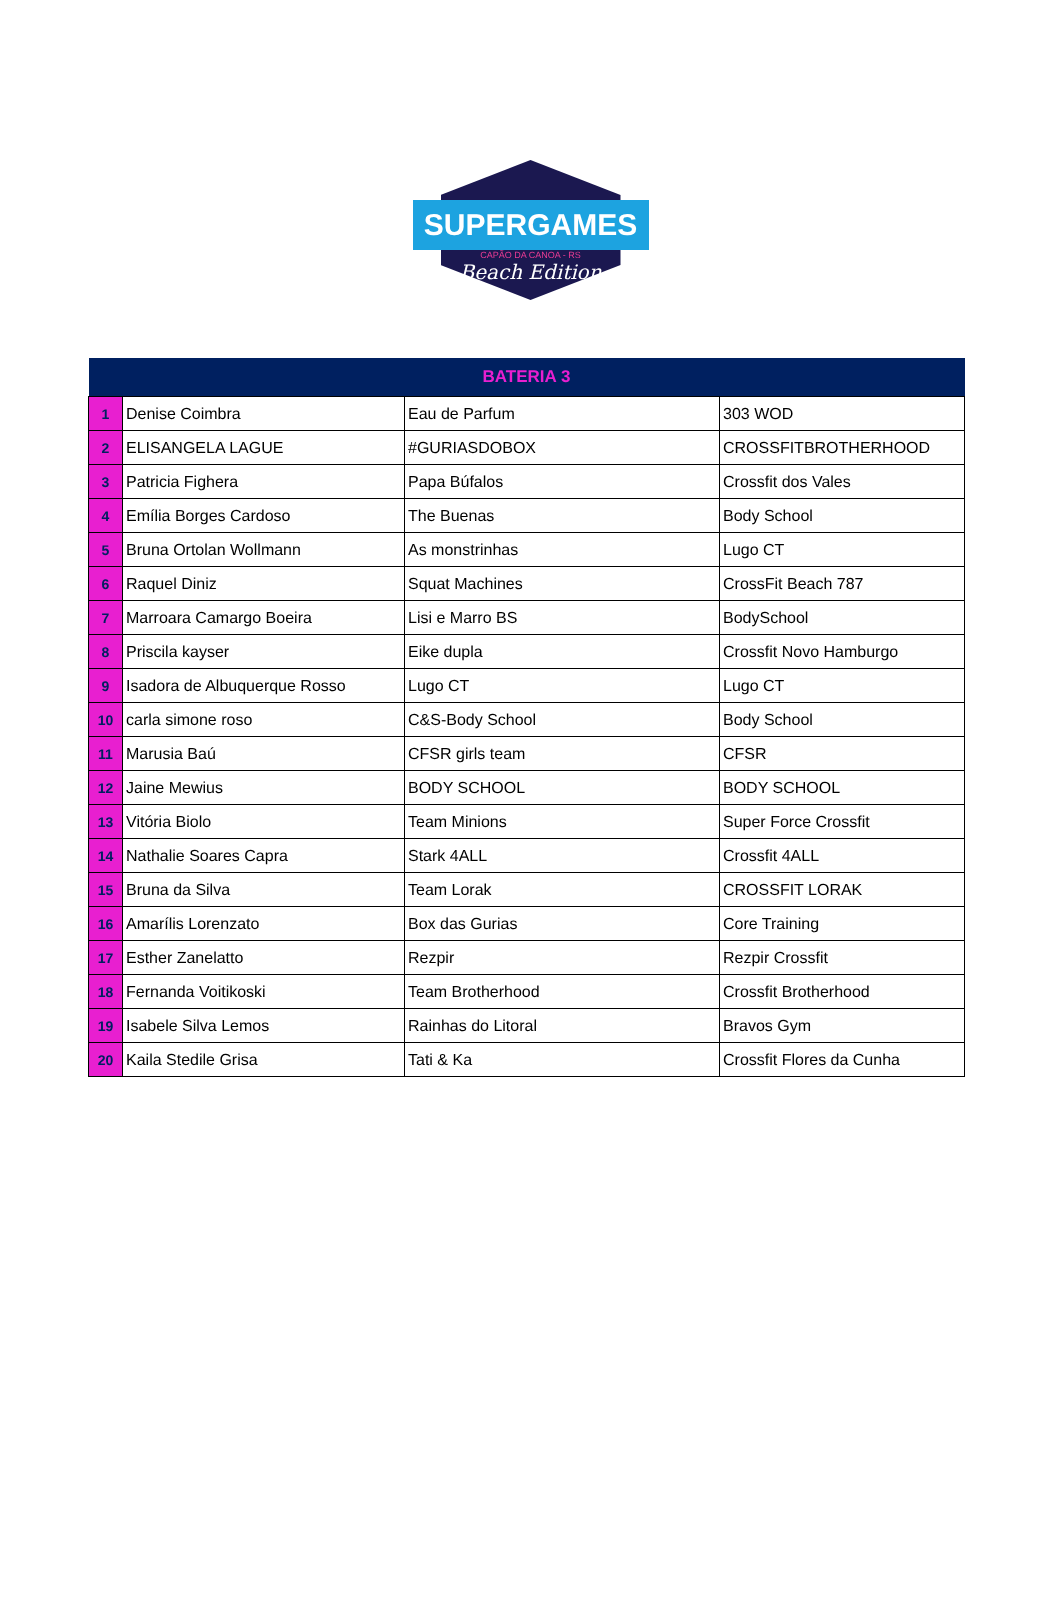SUPERGAMES
CAPÃO DA CANOA - RS
Beach Edition
| BATERIA 3 | | | |
| --- | --- | --- | --- |
| 1 | Denise Coimbra | Eau de Parfum | 303 WOD |
| 2 | ELISANGELA LAGUE | #GURIASDOBOX | CROSSFITBROTHERHOOD |
| 3 | Patricia Fighera | Papa Búfalos | Crossfit dos Vales |
| 4 | Emília Borges Cardoso | The Buenas | Body School |
| 5 | Bruna Ortolan Wollmann | As monstrinhas | Lugo CT |
| 6 | Raquel Diniz | Squat Machines | CrossFit Beach 787 |
| 7 | Marroara Camargo Boeira | Lisi e Marro BS | BodySchool |
| 8 | Priscila kayser | Eike dupla | Crossfit Novo Hamburgo |
| 9 | Isadora de Albuquerque Rosso | Lugo CT | Lugo CT |
| 10 | carla simone roso | C&S-Body School | Body School |
| 11 | Marusia Baú | CFSR girls team | CFSR |
| 12 | Jaine Mewius | BODY SCHOOL | BODY SCHOOL |
| 13 | Vitória Biolo | Team Minions | Super Force Crossfit |
| 14 | Nathalie Soares Capra | Stark 4ALL | Crossfit 4ALL |
| 15 | Bruna da Silva | Team Lorak | CROSSFIT LORAK |
| 16 | Amarílis Lorenzato | Box das Gurias | Core Training |
| 17 | Esther Zanelatto | Rezpir | Rezpir Crossfit |
| 18 | Fernanda Voitikoski | Team Brotherhood | Crossfit Brotherhood |
| 19 | Isabele Silva Lemos | Rainhas do Litoral | Bravos Gym |
| 20 | Kaila Stedile Grisa | Tati & Ka | Crossfit Flores da Cunha |